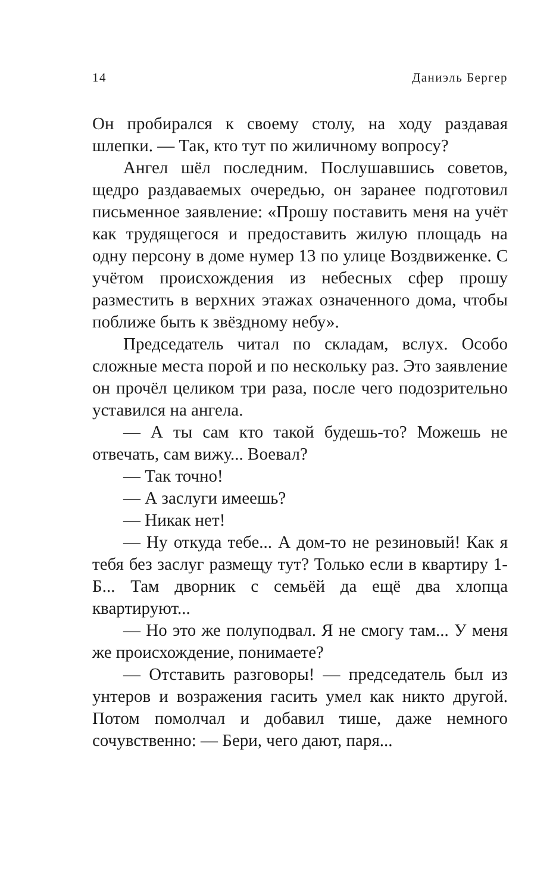14 Даниэль Бергер
Он пробирался к своему столу, на ходу раздавая шлепки. — Так, кто тут по жиличному вопросу?
Ангел шёл последним. Послушавшись советов, щедро раздаваемых очередью, он заранее подготовил письменное заявление: «Прошу поставить меня на учёт как трудящегося и предоставить жилую площадь на одну персону в доме нумер 13 по улице Воздвиженке. С учётом происхождения из небесных сфер прошу разместить в верхних этажах означенного дома, чтобы поближе быть к звёздному небу».
Председатель читал по складам, вслух. Особо сложные места порой и по нескольку раз. Это заявление он прочёл целиком три раза, после чего подозрительно уставился на ангела.
— А ты сам кто такой будешь-то? Можешь не отвечать, сам вижу... Воевал?
— Так точно!
— А заслуги имеешь?
— Никак нет!
— Ну откуда тебе... А дом-то не резиновый! Как я тебя без заслуг размещу тут? Только если в квартиру 1-Б... Там дворник с семьёй да ещё два хлопца квартируют...
— Но это же полуподвал. Я не смогу там... У меня же происхождение, понимаете?
— Отставить разговоры! — председатель был из унтеров и возражения гасить умел как никто другой. Потом помолчал и добавил тише, даже немного сочувственно: — Бери, чего дают, паря...